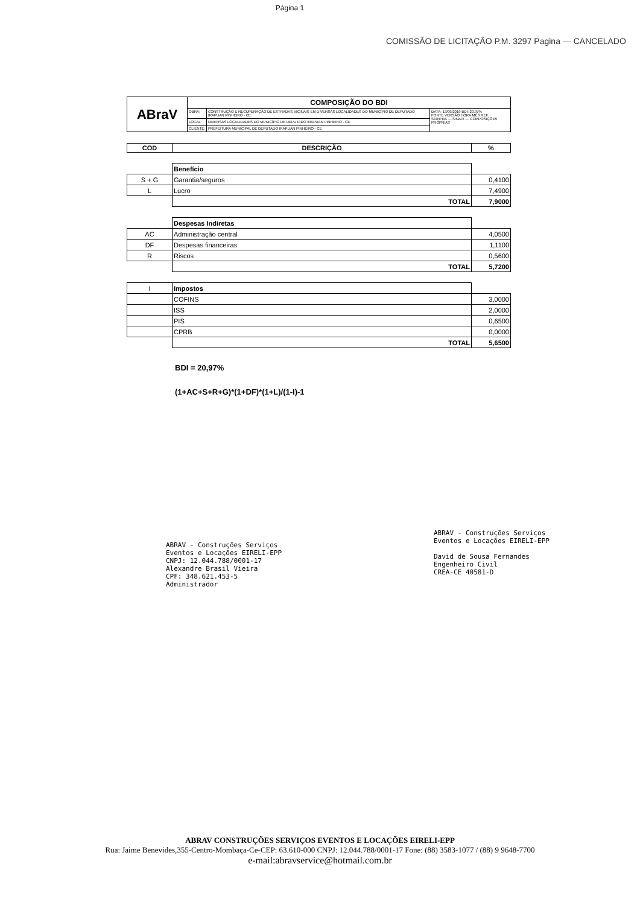Página 1
COMISSÃO DE LICITAÇÃO P.M. 3297 Pagina — CANCELADO
| ABraV | COMPOSIÇÃO DO BDI | | |
| | OBRA: | CONSTRUÇÃO E RECUPERAÇÃO DE ESTRADAS VICINAIS EM DIVERSAS LOCALIDADES DO MUNICÍPIO DE DEPUTADO IRAPUAN PINHEIRO - CE | DATA: 13/09/2019 BDI: 20,97% FONTE VERSÃO HORA MÊS REF. SEINFRA — SINAPI — COMPOSIÇÕES PRÓPRIAS |
| | LOCAL: | DIVERSAS LOCALIDADES DO MUNICÍPIO DE DEPUTADO IRAPUAN PINHEIRO - CE | |
| | CLIENTE: | PREFEITURA MUNICIPAL DE DEPUTADO IRAPUAN PINHEIRO - CE | |
| COD | DESCRIÇÃO | % |
| --- | --- | --- |
| | Benefício | |
| S + G | Garantia/seguros | 0,4100 |
| L | Lucro | 7,4900 |
| | TOTAL | 7,9000 |
| | Despesas Indiretas | |
| AC | Administração central | 4,0500 |
| DF | Despesas financeiras | 1,1100 |
| R | Riscos | 0,5600 |
| | TOTAL | 5,7200 |
| I | Impostos | |
| | COFINS | 3,0000 |
| | ISS | 2,0000 |
| | PIS | 0,6500 |
| | CPRB | 0,0000 |
| | TOTAL | 5,6500 |
BDI = 20,97%
(1+AC+S+R+G)*(1+DF)*(1+L)/(1-I)-1
ABRAV - Construções Serviços
Eventos e Locações EIRELI-EPP
CNPJ: 12.044.788/0001-17
Alexandre Brasil Vieira
CPF: 348.621.453-5
Administrador
ABRAV - Construções Serviços
Eventos e Locações EIRELI-EPP
David de Sousa Fernandes
Engenheiro Civil
CREA-CE 40581-D
ABRAV CONSTRUÇÕES SERVIÇOS EVENTOS E LOCAÇÕES EIRELI-EPP
Rua: Jaime Benevides,355-Centro-Mombaça-Ce-CEP: 63.610-000 CNPJ: 12.044.788/0001-17 Fone: (88) 3583-1077 / (88) 9 9648-7700
e-mail:abravservice@hotmail.com.br